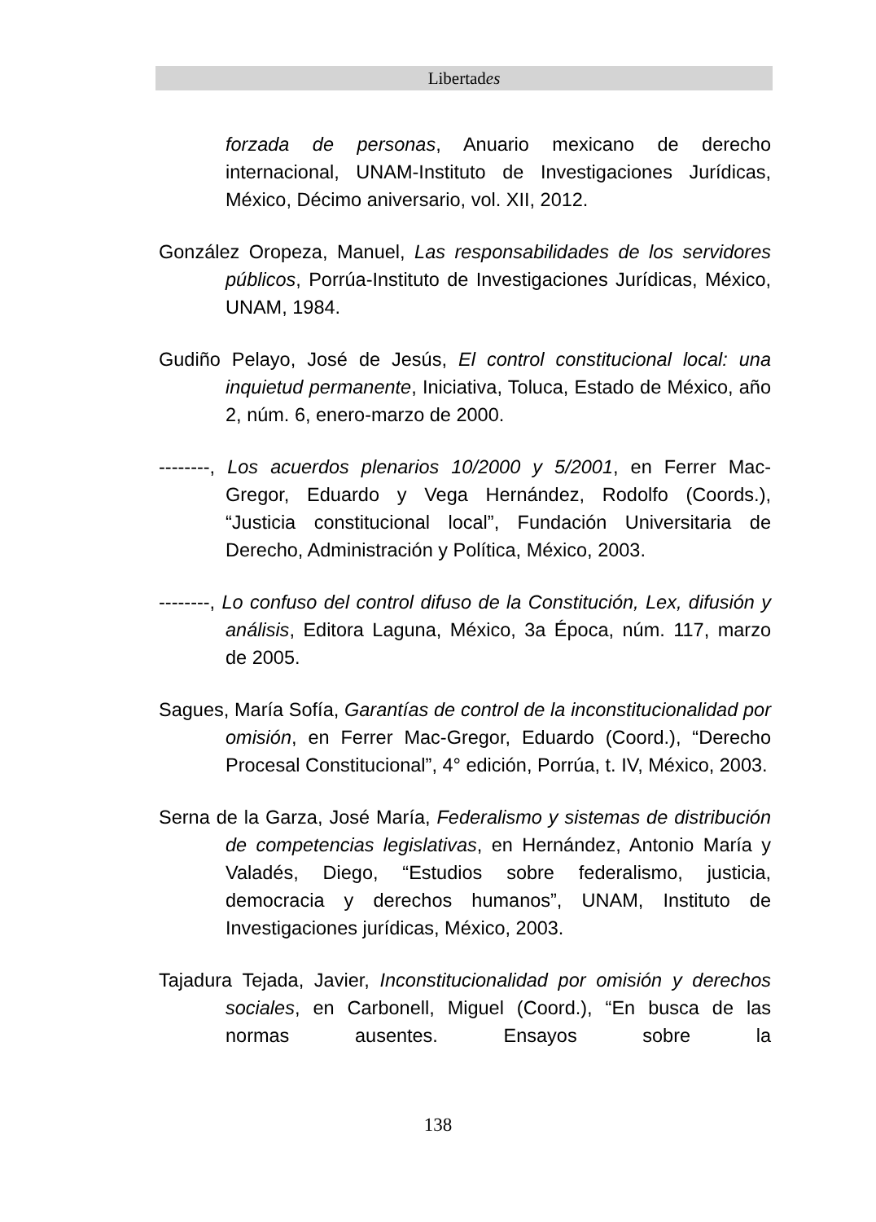Libertades
forzada de personas, Anuario mexicano de derecho internacional, UNAM-Instituto de Investigaciones Jurídicas, México, Décimo aniversario, vol. XII, 2012.
González Oropeza, Manuel, Las responsabilidades de los servidores públicos, Porrúa-Instituto de Investigaciones Jurídicas, México, UNAM, 1984.
Gudiño Pelayo, José de Jesús, El control constitucional local: una inquietud permanente, Iniciativa, Toluca, Estado de México, año 2, núm. 6, enero-marzo de 2000.
--------, Los acuerdos plenarios 10/2000 y 5/2001, en Ferrer Mac-Gregor, Eduardo y Vega Hernández, Rodolfo (Coords.), “Justicia constitucional local”, Fundación Universitaria de Derecho, Administración y Política, México, 2003.
--------, Lo confuso del control difuso de la Constitución, Lex, difusión y análisis, Editora Laguna, México, 3a Época, núm. 117, marzo de 2005.
Sagues, María Sofía, Garantías de control de la inconstitucionalidad por omisión, en Ferrer Mac-Gregor, Eduardo (Coord.), “Derecho Procesal Constitucional”, 4° edición, Porrúa, t. IV, México, 2003.
Serna de la Garza, José María, Federalismo y sistemas de distribución de competencias legislativas, en Hernández, Antonio María y Valadés, Diego, “Estudios sobre federalismo, justicia, democracia y derechos humanos”, UNAM, Instituto de Investigaciones jurídicas, México, 2003.
Tajadura Tejada, Javier, Inconstitucionalidad por omisión y derechos sociales, en Carbonell, Miguel (Coord.), “En busca de las normas ausentes. Ensayos sobre la
138